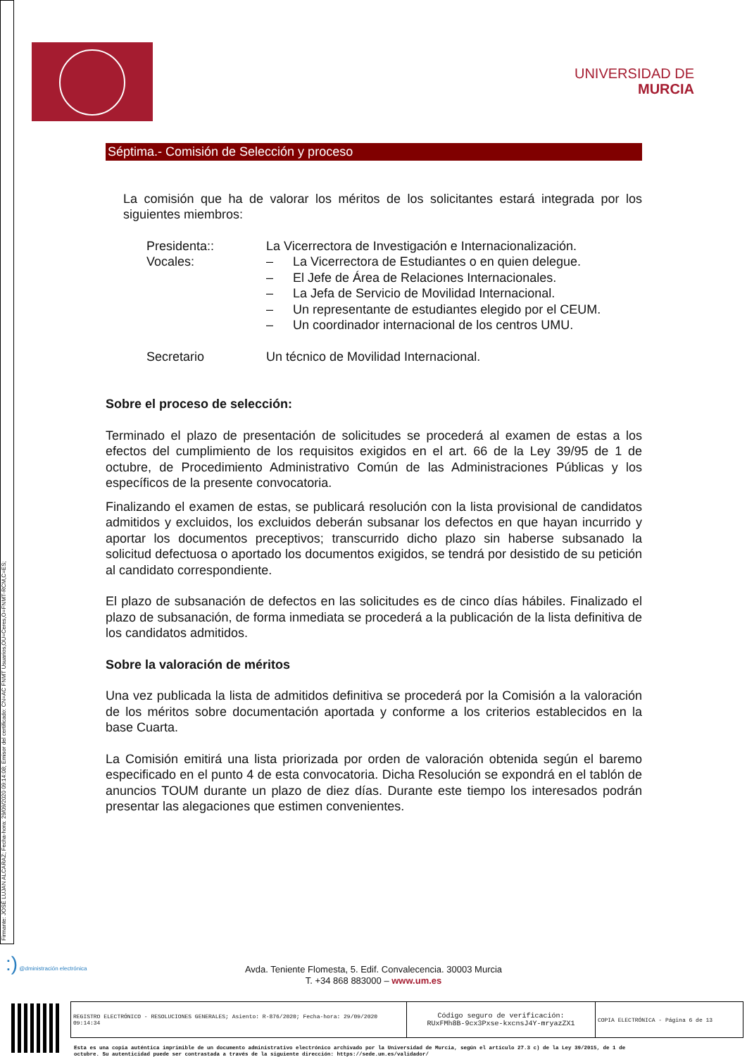Firmante: JOSÉ LUJAN ALCARAZ; Fecha-hora: 29/09/2020 09:14:08; Emisor del certificado: CN=AC FNMT Usuarios,OU=Ceres,O=FNMT-RCM,C=ES;
UNIVERSIDAD DE
MURCIA
Séptima.- Comisión de Selección y proceso
La comisión que ha de valorar los méritos de los solicitantes estará integrada por los siguientes miembros:
| Presidenta:: | La Vicerrectora de Investigación e Internacionalización. | |
| Vocales: | – | La Vicerrectora de Estudiantes o en quien delegue. |
| | – | El Jefe de Área de Relaciones Internacionales. |
| | – | La Jefa de Servicio de Movilidad Internacional. |
| | – | Un representante de estudiantes elegido por el CEUM. |
| | – | Un coordinador internacional de los centros UMU. |
| Secretario | Un técnico de Movilidad Internacional. | |
Sobre el proceso de selección:
Terminado el plazo de presentación de solicitudes se procederá al examen de estas a los efectos del cumplimiento de los requisitos exigidos en el art. 66 de la Ley 39/95 de 1 de octubre, de Procedimiento Administrativo Común de las Administraciones Públicas y los específicos de la presente convocatoria.
Finalizando el examen de estas, se publicará resolución con la lista provisional de candidatos admitidos y excluidos, los excluidos deberán subsanar los defectos en que hayan incurrido y aportar los documentos preceptivos; transcurrido dicho plazo sin haberse subsanado la solicitud defectuosa o aportado los documentos exigidos, se tendrá por desistido de su petición al candidato correspondiente.
El plazo de subsanación de defectos en las solicitudes es de cinco días hábiles. Finalizado el plazo de subsanación, de forma inmediata se procederá a la publicación de la lista definitiva de los candidatos admitidos.
Sobre la valoración de méritos
Una vez publicada la lista de admitidos definitiva se procederá por la Comisión a la valoración de los méritos sobre documentación aportada y conforme a los criterios establecidos en la base Cuarta.
La Comisión emitirá una lista priorizada por orden de valoración obtenida según el baremo especificado en el punto 4 de esta convocatoria. Dicha Resolución se expondrá en el tablón de anuncios TOUM durante un plazo de diez días. Durante este tiempo los interesados podrán presentar las alegaciones que estimen convenientes.
:) @dministración electrónica
Avda. Teniente Flomesta, 5. Edif. Convalecencia. 30003 Murcia
T. +34 868 883000 – www.um.es
| REGISTRO ELECTRÓNICO - RESOLUCIONES GENERALES; Asiento: R-876/2020; Fecha-hora: 29/09/2020 09:14:34 | Código seguro de verificación: RUxFMh8B-9cx3Pxse-kxcnsJ4Y-mryazZX1 | COPIA ELECTRÓNICA - Página 6 de 13 |
Esta es una copia auténtica imprimible de un documento administrativo electrónico archivado por la Universidad de Murcia, según el artículo 27.3 c) de la Ley 39/2015, de 1 de
octubre. Su autenticidad puede ser contrastada a través de la siguiente dirección: https://sede.um.es/validador/